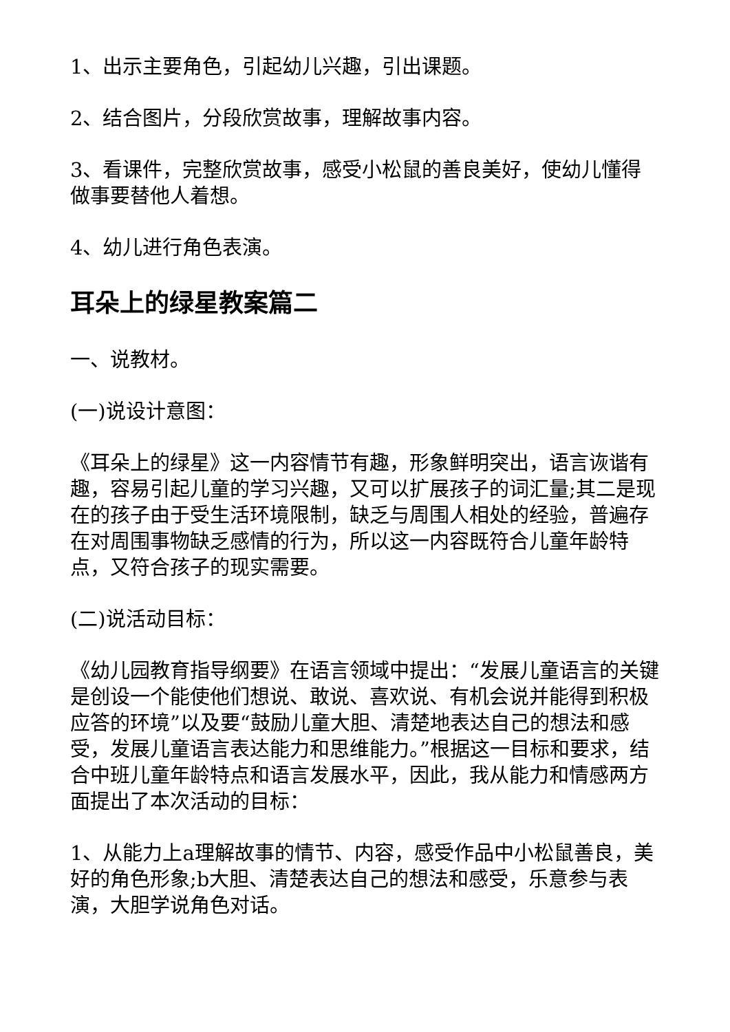1、出示主要角色，引起幼儿兴趣，引出课题。
2、结合图片，分段欣赏故事，理解故事内容。
3、看课件，完整欣赏故事，感受小松鼠的善良美好，使幼儿懂得做事要替他人着想。
4、幼儿进行角色表演。
耳朵上的绿星教案篇二
一、说教材。
(一)说设计意图：
《耳朵上的绿星》这一内容情节有趣，形象鲜明突出，语言诙谐有趣，容易引起儿童的学习兴趣，又可以扩展孩子的词汇量;其二是现在的孩子由于受生活环境限制，缺乏与周围人相处的经验，普遍存在对周围事物缺乏感情的行为，所以这一内容既符合儿童年龄特点，又符合孩子的现实需要。
(二)说活动目标：
《幼儿园教育指导纲要》在语言领域中提出：“发展儿童语言的关键是创设一个能使他们想说、敢说、喜欢说、有机会说并能得到积极应答的环境”以及要“鼓励儿童大胆、清楚地表达自己的想法和感受，发展儿童语言表达能力和思维能力。”根据这一目标和要求，结合中班儿童年龄特点和语言发展水平，因此，我从能力和情感两方面提出了本次活动的目标：
1、从能力上a理解故事的情节、内容，感受作品中小松鼠善良，美好的角色形象;b大胆、清楚表达自己的想法和感受，乐意参与表演，大胆学说角色对话。